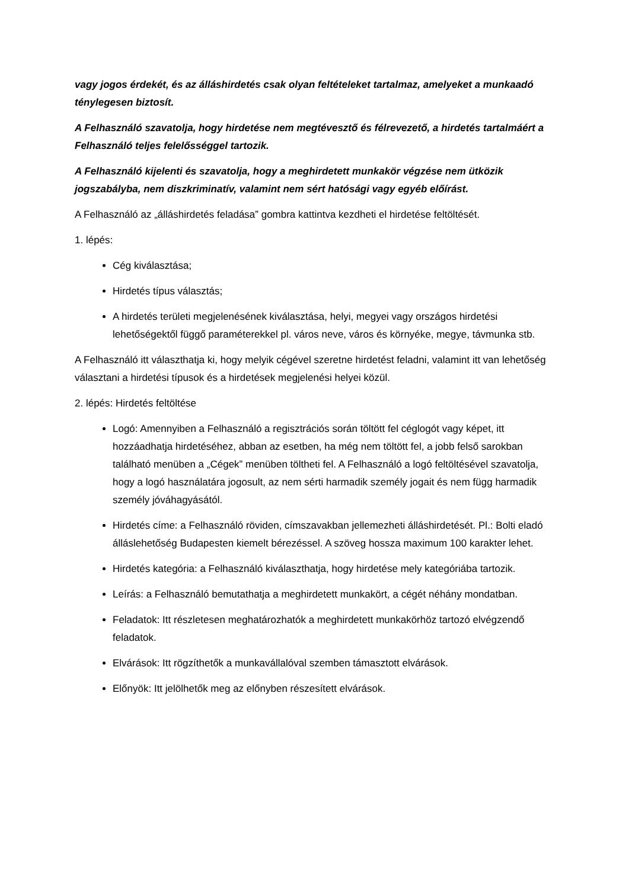vagy jogos érdekét, és az álláshirdetés csak olyan feltételeket tartalmaz, amelyeket a munkaadó ténylegesen biztosít.
A Felhasználó szavatolja, hogy hirdetése nem megtévesztő és félrevezető, a hirdetés tartalmáért a Felhasználó teljes felelősséggel tartozik.
A Felhasználó kijelenti és szavatolja, hogy a meghirdetett munkakör végzése nem ütközik jogszabályba, nem diszkriminatív, valamint nem sért hatósági vagy egyéb előírást.
A Felhasználó az „álláshirdetés feladása” gombra kattintva kezdheti el hirdetése feltöltését.
1. lépés:
Cég kiválasztása;
Hirdetés típus választás;
A hirdetés területi megjelenésének kiválasztása, helyi, megyei vagy országos hirdetési lehetőségektől függő paraméterekkel pl. város neve, város és környéke, megye, távmunka stb.
A Felhasználó itt választhatja ki, hogy melyik cégével szeretne hirdetést feladni, valamint itt van lehetőség választani a hirdetési típusok és a hirdetések megjelenési helyei közül.
2. lépés: Hirdetés feltöltése
Logó: Amennyiben a Felhasználó a regisztrációs során töltött fel céglogót vagy képet, itt hozzáadhatja hirdetéséhez, abban az esetben, ha még nem töltött fel, a jobb felső sarokban található menüben a „Cégek” menüben töltheti fel. A Felhasználó a logó feltöltésével szavatolja, hogy a logó használatára jogosult, az nem sérti harmadik személy jogait és nem függ harmadik személy jóváhagyásától.
Hirdetés címe: a Felhasználó röviden, címszavakban jellemezheti álláshirdetését. Pl.: Bolti eladó álláslehetőség Budapesten kiemelt bérezéssel. A szöveg hossza maximum 100 karakter lehet.
Hirdetés kategória: a Felhasználó kiválaszthatja, hogy hirdetése mely kategóriába tartozik.
Leírás: a Felhasználó bemutathatja a meghirdetett munkakört, a cégét néhány mondatban.
Feladatok: Itt részletesen meghatározhatók a meghirdetett munkakörhöz tartozó elvégzendő feladatok.
Elvárások: Itt rögzíthetők a munkavállalóval szemben támasztott elvárások.
Előnyök: Itt jelölhetők meg az előnyben részesített elvárások.